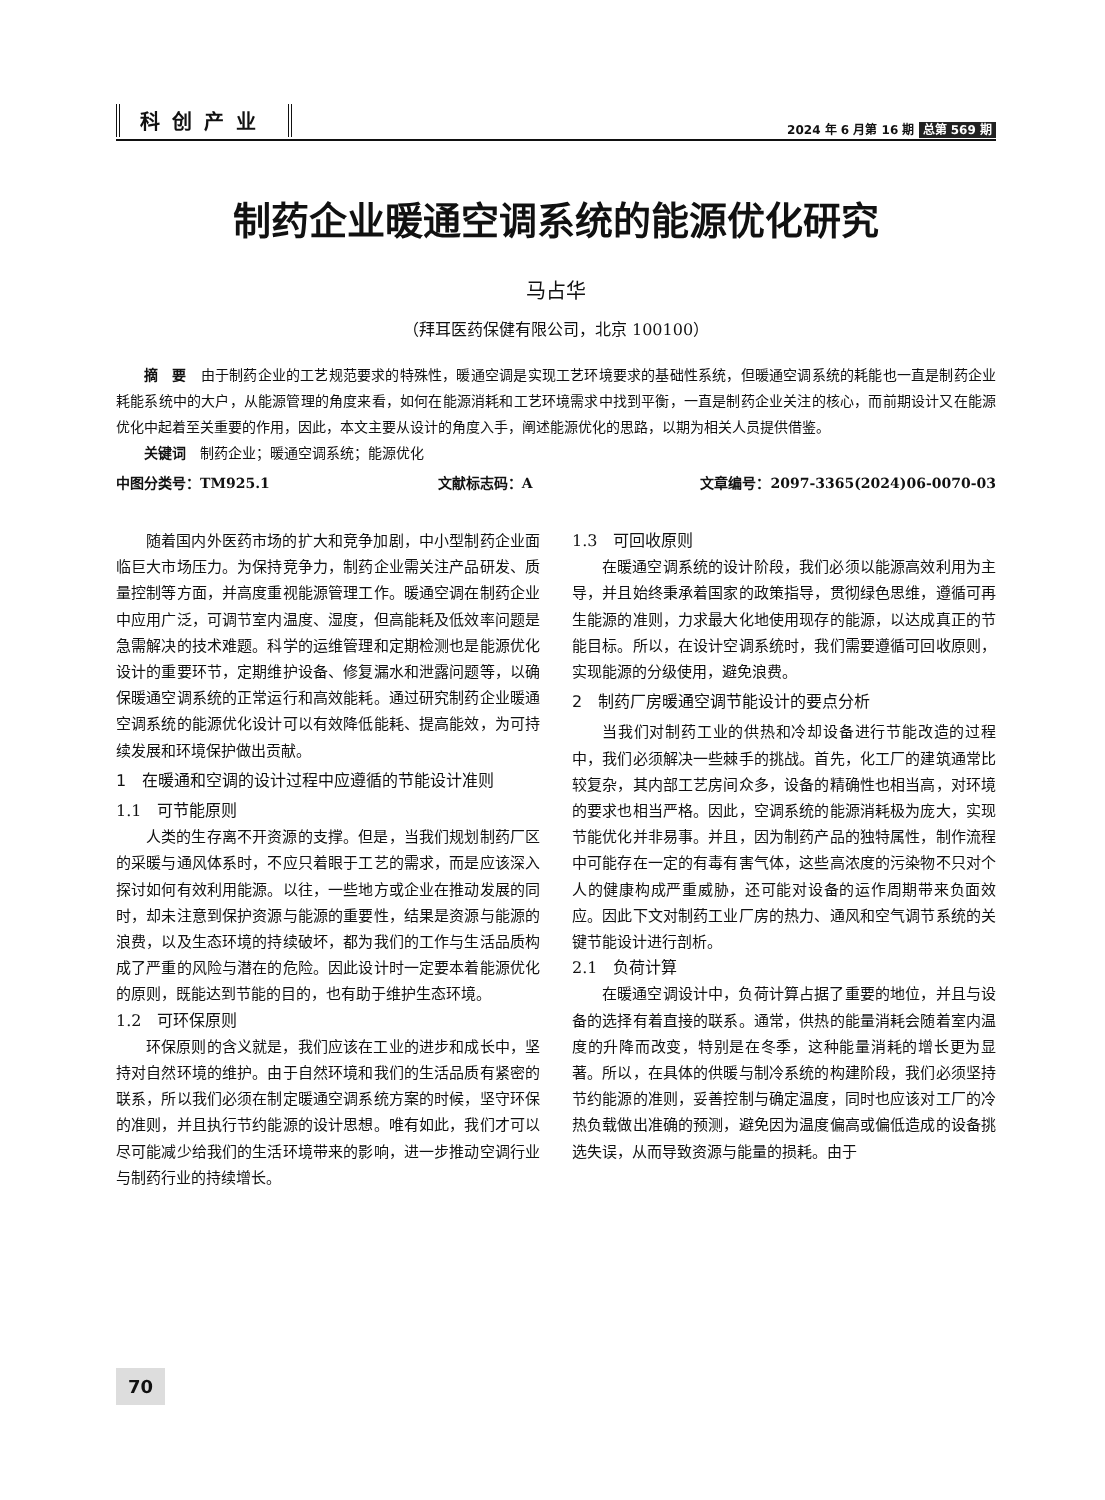科创产业
2024 年 6 月第 16 期 总第 569 期
制药企业暖通空调系统的能源优化研究
马占华
（拜耳医药保健有限公司，北京 100100）
摘　要　由于制药企业的工艺规范要求的特殊性，暖通空调是实现工艺环境要求的基础性系统，但暖通空调系统的耗能也一直是制药企业耗能系统中的大户，从能源管理的角度来看，如何在能源消耗和工艺环境需求中找到平衡，一直是制药企业关注的核心，而前期设计又在能源优化中起着至关重要的作用，因此，本文主要从设计的角度入手，阐述能源优化的思路，以期为相关人员提供借鉴。
关键词　制药企业；暖通空调系统；能源优化
中图分类号：TM925.1 文献标志码：A 文章编号：2097-3365(2024)06-0070-03
随着国内外医药市场的扩大和竞争加剧，中小型制药企业面临巨大市场压力。为保持竞争力，制药企业需关注产品研发、质量控制等方面，并高度重视能源管理工作。暖通空调在制药企业中应用广泛，可调节室内温度、湿度，但高能耗及低效率问题是急需解决的技术难题。科学的运维管理和定期检测也是能源优化设计的重要环节，定期维护设备、修复漏水和泄露问题等，以确保暖通空调系统的正常运行和高效能耗。通过研究制药企业暖通空调系统的能源优化设计可以有效降低能耗、提高能效，为可持续发展和环境保护做出贡献。
1　在暖通和空调的设计过程中应遵循的节能设计准则
1.1　可节能原则
人类的生存离不开资源的支撑。但是，当我们规划制药厂区的采暖与通风体系时，不应只着眼于工艺的需求，而是应该深入探讨如何有效利用能源。以往，一些地方或企业在推动发展的同时，却未注意到保护资源与能源的重要性，结果是资源与能源的浪费，以及生态环境的持续破坏，都为我们的工作与生活品质构成了严重的风险与潜在的危险。因此设计时一定要本着能源优化的原则，既能达到节能的目的，也有助于维护生态环境。
1.2　可环保原则
环保原则的含义就是，我们应该在工业的进步和成长中，坚持对自然环境的维护。由于自然环境和我们的生活品质有紧密的联系，所以我们必须在制定暖通空调系统方案的时候，坚守环保的准则，并且执行节约能源的设计思想。唯有如此，我们才可以尽可能减少给我们的生活环境带来的影响，进一步推动空调行业与制药行业的持续增长。
1.3　可回收原则
在暖通空调系统的设计阶段，我们必须以能源高效利用为主导，并且始终秉承着国家的政策指导，贯彻绿色思维，遵循可再生能源的准则，力求最大化地使用现存的能源，以达成真正的节能目标。所以，在设计空调系统时，我们需要遵循可回收原则，实现能源的分级使用，避免浪费。
2　制药厂房暖通空调节能设计的要点分析
当我们对制药工业的供热和冷却设备进行节能改造的过程中，我们必须解决一些棘手的挑战。首先，化工厂的建筑通常比较复杂，其内部工艺房间众多，设备的精确性也相当高，对环境的要求也相当严格。因此，空调系统的能源消耗极为庞大，实现节能优化并非易事。并且，因为制药产品的独特属性，制作流程中可能存在一定的有毒有害气体，这些高浓度的污染物不只对个人的健康构成严重威胁，还可能对设备的运作周期带来负面效应。因此下文对制药工业厂房的热力、通风和空气调节系统的关键节能设计进行剖析。
2.1　负荷计算
在暖通空调设计中，负荷计算占据了重要的地位，并且与设备的选择有着直接的联系。通常，供热的能量消耗会随着室内温度的升降而改变，特别是在冬季，这种能量消耗的增长更为显著。所以，在具体的供暖与制冷系统的构建阶段，我们必须坚持节约能源的准则，妥善控制与确定温度，同时也应该对工厂的冷热负载做出准确的预测，避免因为温度偏高或偏低造成的设备挑选失误，从而导致资源与能量的损耗。由于
70